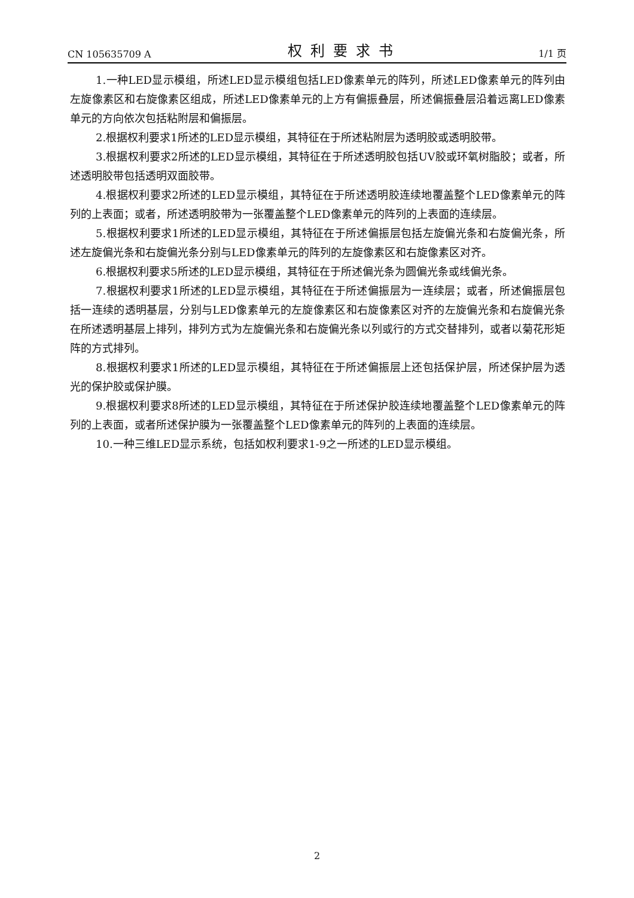CN 105635709 A 权利要求书 1/1 页
1.一种LED显示模组，所述LED显示模组包括LED像素单元的阵列，所述LED像素单元的阵列由左旋像素区和右旋像素区组成，所述LED像素单元的上方有偏振叠层，所述偏振叠层沿着远离LED像素单元的方向依次包括粘附层和偏振层。
2.根据权利要求1所述的LED显示模组，其特征在于所述粘附层为透明胶或透明胶带。
3.根据权利要求2所述的LED显示模组，其特征在于所述透明胶包括UV胶或环氧树脂胶；或者，所述透明胶带包括透明双面胶带。
4.根据权利要求2所述的LED显示模组，其特征在于所述透明胶连续地覆盖整个LED像素单元的阵列的上表面；或者，所述透明胶带为一张覆盖整个LED像素单元的阵列的上表面的连续层。
5.根据权利要求1所述的LED显示模组，其特征在于所述偏振层包括左旋偏光条和右旋偏光条，所述左旋偏光条和右旋偏光条分别与LED像素单元的阵列的左旋像素区和右旋像素区对齐。
6.根据权利要求5所述的LED显示模组，其特征在于所述偏光条为圆偏光条或线偏光条。
7.根据权利要求1所述的LED显示模组，其特征在于所述偏振层为一连续层；或者，所述偏振层包括一连续的透明基层，分别与LED像素单元的左旋像素区和右旋像素区对齐的左旋偏光条和右旋偏光条在所述透明基层上排列，排列方式为左旋偏光条和右旋偏光条以列或行的方式交替排列，或者以菊花形矩阵的方式排列。
8.根据权利要求1所述的LED显示模组，其特征在于所述偏振层上还包括保护层，所述保护层为透光的保护胶或保护膜。
9.根据权利要求8所述的LED显示模组，其特征在于所述保护胶连续地覆盖整个LED像素单元的阵列的上表面，或者所述保护膜为一张覆盖整个LED像素单元的阵列的上表面的连续层。
10.一种三维LED显示系统，包括如权利要求1-9之一所述的LED显示模组。
2